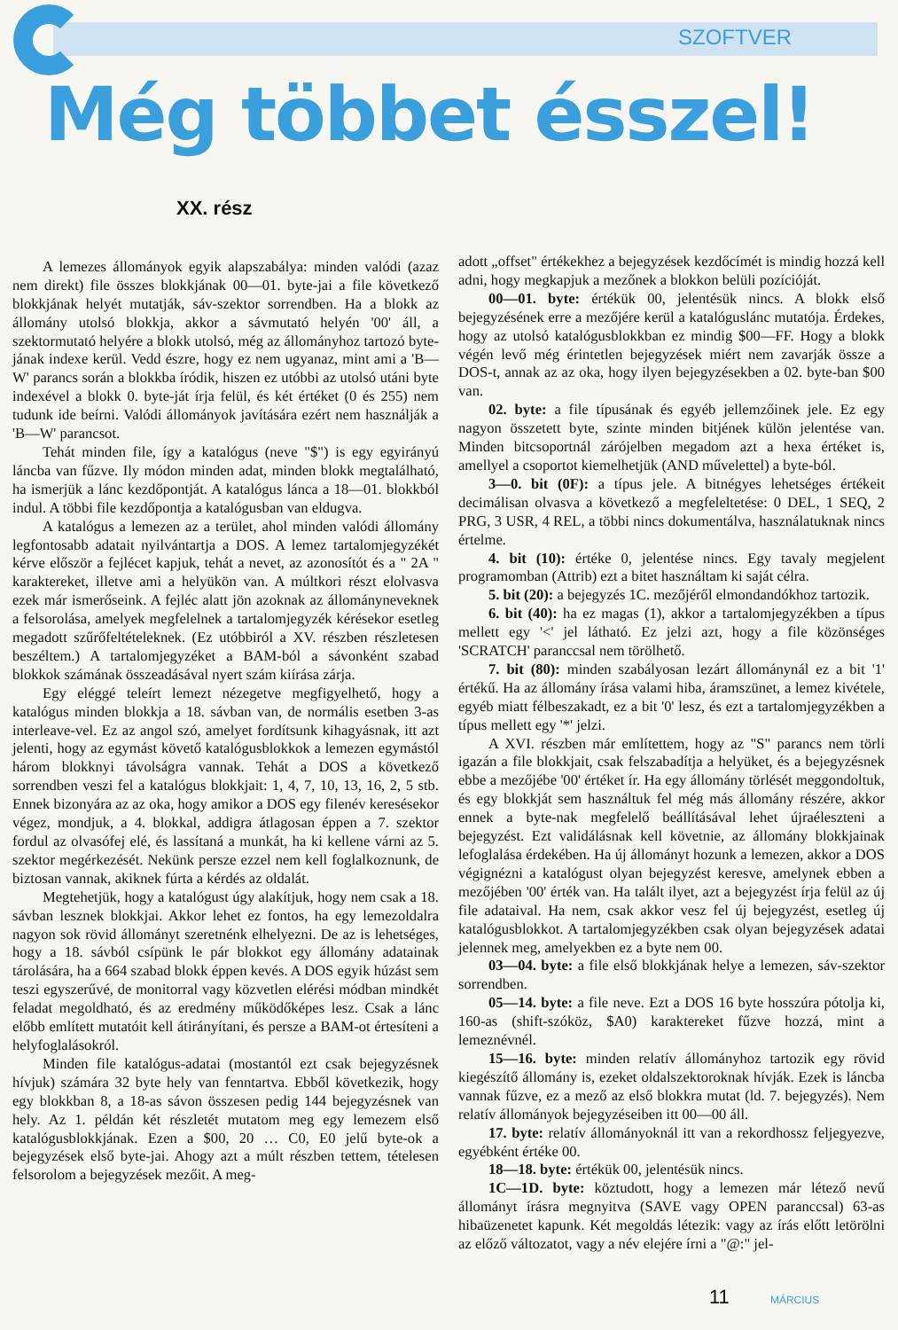SZOFTVER
Még többet ésszel!
XX. rész
A lemezes állományok egyik alapszabálya: minden valódi (azaz nem direkt) file összes blokkjának 00—01. byte-jai a file következő blokkjának helyét mutatják, sáv-szektor sorrendben. Ha a blokk az állomány utolsó blokkja, akkor a sávmutató helyén '00' áll, a szektormutató helyére a blokk utolsó, még az állományhoz tartozó byte-jának indexe kerül. Vedd észre, hogy ez nem ugyanaz, mint ami a 'B—W' parancs során a blokkba íródik, hiszen ez utóbbi az utolsó utáni byte indexével a blokk 0. byte-ját írja felül, és két értéket (0 és 255) nem tudunk ide beírni. Valódi állományok javítására ezért nem használják a 'B—W' parancsot.
Tehát minden file, így a katalógus (neve "$") is egy egyirányú láncba van fűzve. Ily módon minden adat, minden blokk megtalálható, ha ismerjük a lánc kezdőpontját. A katalógus lánca a 18—01. blokkból indul. A többi file kezdőpontja a katalógusban van eldugva.
A katalógus a lemezen az a terület, ahol minden valódi állomány legfontosabb adatait nyilvántartja a DOS. A lemez tartalomjegyzékét kérve először a fejlécet kapjuk, tehát a nevet, az azonosítót és a " 2A " karaktereket, illetve ami a helyükön van. A múltkori részt elolvasva ezek már ismerőseink. A fejléc alatt jön azoknak az állományneveknek a felsorolása, amelyek megfelelnek a tartalomjegyzék kérésekor esetleg megadott szűrőfeltételeknek. (Ez utóbbiról a XV. részben részletesen beszéltem.) A tartalomjegyzéket a BAM-ból a sávonként szabad blokkok számának összeadásával nyert szám kiírása zárja.
Egy eléggé teleírt lemezt nézegetve megfigyelhető, hogy a katalógus minden blokkja a 18. sávban van, de normális esetben 3-as interleave-vel. Ez az angol szó, amelyet fordítsunk kihagyásnak, itt azt jelenti, hogy az egymást követő katalógusblokkok a lemezen egymástól három blokknyi távolságra vannak. Tehát a DOS a következő sorrendben veszi fel a katalógus blokkjait: 1, 4, 7, 10, 13, 16, 2, 5 stb. Ennek bizonyára az az oka, hogy amikor a DOS egy filenév keresésekor végez, mondjuk, a 4. blokkal, addigra átlagosan éppen a 7. szektor fordul az olvasófej elé, és lassítaná a munkát, ha ki kellene várni az 5. szektor megérkezését. Nekünk persze ezzel nem kell foglalkoznunk, de biztosan vannak, akiknek fúrta a kérdés az oldalát.
Megtehetjük, hogy a katalógust úgy alakítjuk, hogy nem csak a 18. sávban lesznek blokkjai. Akkor lehet ez fontos, ha egy lemezoldalra nagyon sok rövid állományt szeretnénk elhelyezni. De az is lehetséges, hogy a 18. sávból csípünk le pár blokkot egy állomány adatainak tárolására, ha a 664 szabad blokk éppen kevés. A DOS egyik húzást sem teszi egyszerűvé, de monitorral vagy közvetlen elérési módban mindkét feladat megoldható, és az eredmény működőképes lesz. Csak a lánc előbb említett mutatóit kell átirányítani, és persze a BAM-ot értesíteni a helyfoglalásokról.
Minden file katalógus-adatai (mostantól ezt csak bejegyzésnek hívjuk) számára 32 byte hely van fenntartva. Ebből következik, hogy egy blokkban 8, a 18-as sávon összesen pedig 144 bejegyzésnek van hely. Az 1. példán két részletét mutatom meg egy lemezem első katalógusblokkjának. Ezen a $00, 20 … C0, E0 jelű byte-ok a bejegyzések első byte-jai. Ahogy azt a múlt részben tettem, tételesen felsorolom a bejegyzések mezőit. A meg-
adott „offset" értékekhez a bejegyzések kezdőcímét is mindig hozzá kell adni, hogy megkapjuk a mezőnek a blokkon belüli pozícióját.
00—01. byte: értékük 00, jelentésük nincs. A blokk első bejegyzésének erre a mezőjére kerül a katalóguslánc mutatója. Érdekes, hogy az utolsó katalógusblokkban ez mindig $00—FF. Hogy a blokk végén levő még érintetlen bejegyzések miért nem zavarják össze a DOS-t, annak az az oka, hogy ilyen bejegyzésekben a 02. byte-ban $00 van.
02. byte: a file típusának és egyéb jellemzőinek jele. Ez egy nagyon összetett byte, szinte minden bitjének külön jelentése van. Minden bitcsoportnál zárójelben megadom azt a hexa értéket is, amellyel a csoportot kiemelhetjük (AND művelettel) a byte-ból.
3—0. bit (0F): a típus jele. A bitnégyes lehetséges értékeit decimálisan olvasva a következő a megfeleltetése: 0 DEL, 1 SEQ, 2 PRG, 3 USR, 4 REL, a többi nincs dokumentálva, használatuknak nincs értelme.
4. bit (10): értéke 0, jelentése nincs. Egy tavaly megjelent programomban (Attrib) ezt a bitet használtam ki saját célra.
5. bit (20): a bejegyzés 1C. mezőjéről elmondandókhoz tartozik.
6. bit (40): ha ez magas (1), akkor a tartalomjegyzékben a típus mellett egy '<' jel látható. Ez jelzi azt, hogy a file közönséges 'SCRATCH' paranccsal nem törölhető.
7. bit (80): minden szabályosan lezárt állománynál ez a bit '1' értékű. Ha az állomány írása valami hiba, áramszünet, a lemez kivétele, egyéb miatt félbeszakadt, ez a bit '0' lesz, és ezt a tartalomjegyzékben a típus mellett egy '*' jelzi.
A XVI. részben már említettem, hogy az "S" parancs nem törli igazán a file blokkjait, csak felszabadítja a helyüket, és a bejegyzésnek ebbe a mezőjébe '00' értéket ír. Ha egy állomány törlését meggondoltuk, és egy blokkját sem használtuk fel még más állomány részére, akkor ennek a byte-nak megfelelő beállításával lehet újraéleszteni a bejegyzést. Ezt validálásnak kell követnie, az állomány blokkjainak lefoglalása érdekében. Ha új állományt hozunk a lemezen, akkor a DOS végignézni a katalógust olyan bejegyzést keresve, amelynek ebben a mezőjében '00' érték van. Ha talált ilyet, azt a bejegyzést írja felül az új file adataival. Ha nem, csak akkor vesz fel új bejegyzést, esetleg új katalógusblokkot. A tartalomjegyzékben csak olyan bejegyzések adatai jelennek meg, amelyekben ez a byte nem 00.
03—04. byte: a file első blokkjának helye a lemezen, sáv-szektor sorrendben.
05—14. byte: a file neve. Ezt a DOS 16 byte hosszúra pótolja ki, 160-as (shift-szóköz, $A0) karaktereket fűzve hozzá, mint a lemeznévnél.
15—16. byte: minden relatív állományhoz tartozik egy rövid kiegészítő állomány is, ezeket oldalszektoroknak hívják. Ezek is láncba vannak fűzve, ez a mező az első blokkra mutat (ld. 7. bejegyzés). Nem relatív állományok bejegyzéseiben itt 00—00 áll.
17. byte: relatív állományoknál itt van a rekordhossz feljegyezve, egyébként értéke 00.
18—18. byte: értékük 00, jelentésük nincs.
1C—1D. byte: köztudott, hogy a lemezen már létező nevű állományt írásra megnyitva (SAVE vagy OPEN paranccsal) 63-as hibaüzenetet kapunk. Két megoldás létezik: vagy az írás előtt letörölni az előző változatot, vagy a név elejére írni a "@:" jel-
11 MÁRCIUS